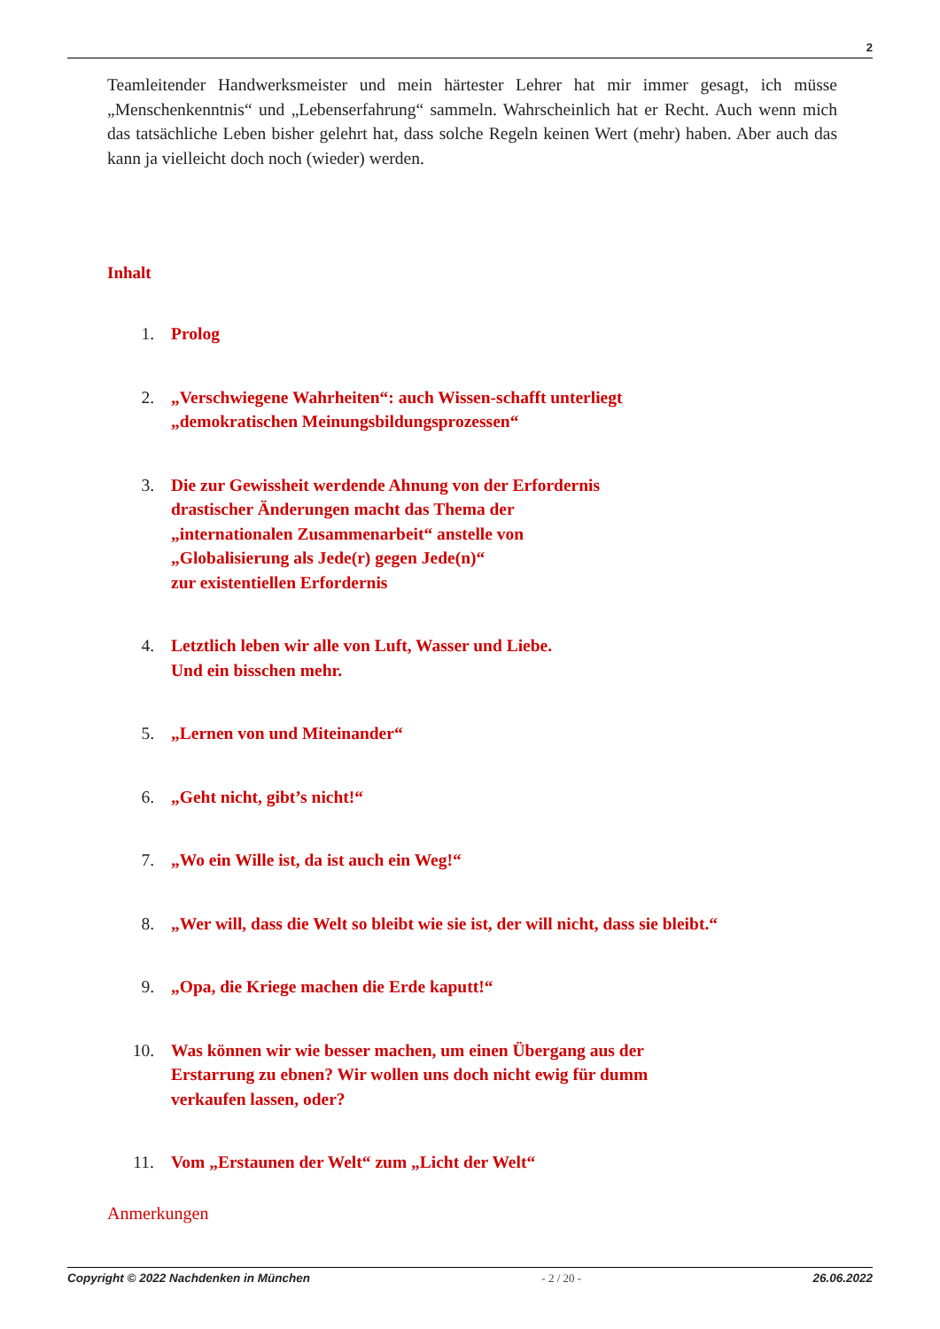2
Teamleitender Handwerksmeister und mein härtester Lehrer hat mir immer gesagt, ich müsse „Menschenkenntnis“ und „Lebenserfahrung“ sammeln. Wahrscheinlich hat er Recht. Auch wenn mich das tatsächliche Leben bisher gelehrt hat, dass solche Regeln keinen Wert (mehr) haben. Aber auch das kann ja vielleicht doch noch (wieder) werden.
Inhalt
1. Prolog
2. „Verschwiegene Wahrheiten“: auch Wissen-schafft unterliegt
„demokratischen Meinungsbildungsprozessen“
3. Die zur Gewissheit werdende Ahnung von der Erfordernis
drastischer Änderungen macht das Thema der
„internationalen Zusammenarbeit“ anstelle von
„Globalisierung als Jede(r) gegen Jede(n)“
zur existentiellen Erfordernis
4. Letztlich leben wir alle von Luft, Wasser und Liebe.
Und ein bisschen mehr.
5. „Lernen von und Miteinander“
6. „Geht nicht, gibt’s nicht!“
7. „Wo ein Wille ist, da ist auch ein Weg!“
8. „Wer will, dass die Welt so bleibt wie sie ist, der will nicht, dass sie bleibt.“
9. „Opa, die Kriege machen die Erde kaputt!“
10. Was können wir wie besser machen, um einen Übergang aus der
Erstarrung zu ebnen? Wir wollen uns doch nicht ewig für dumm
verkaufen lassen, oder?
11. Vom „Erstaunen der Welt“ zum „Licht der Welt“
Anmerkungen
Copyright © 2022 Nachdenken in München - 2 / 20 - 26.06.2022